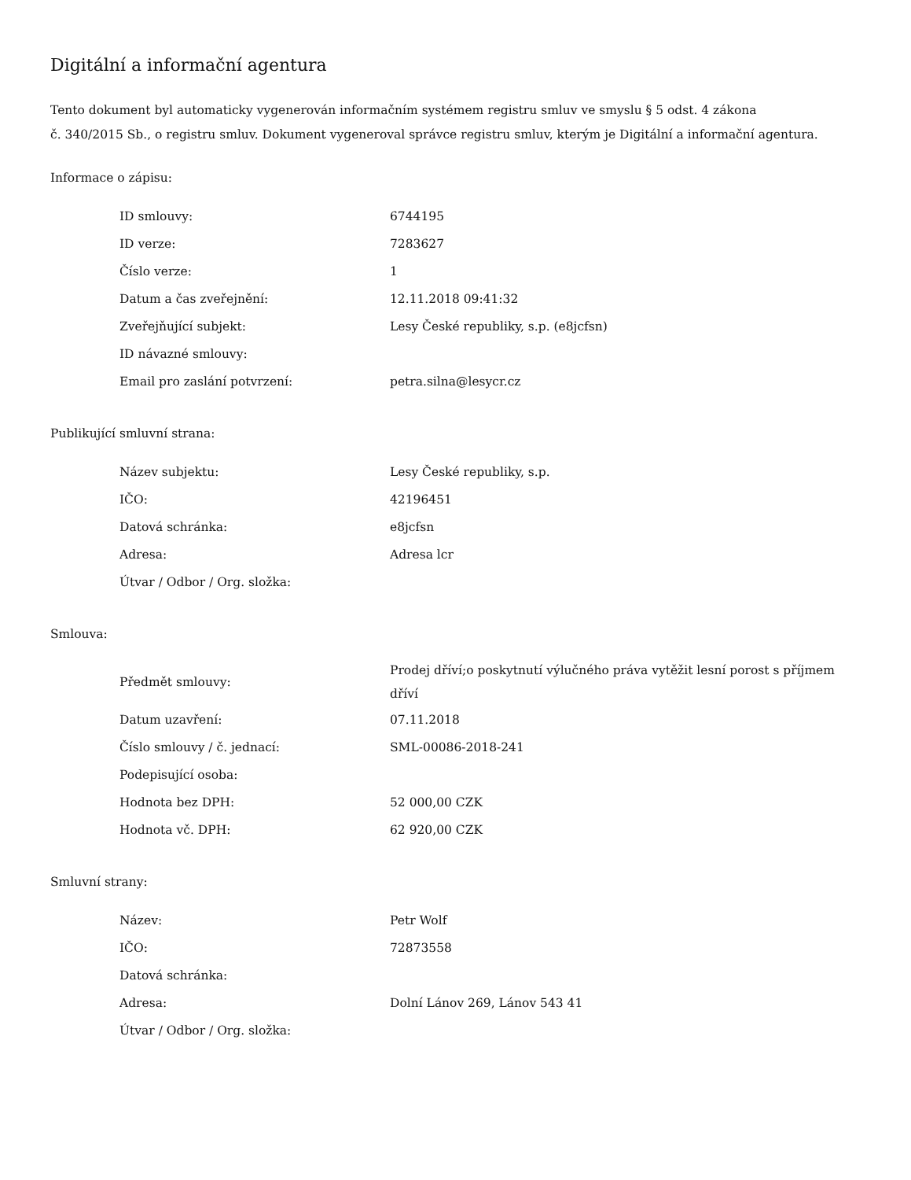Digitální a informační agentura
Tento dokument byl automaticky vygenerován informačním systémem registru smluv ve smyslu § 5 odst. 4 zákona
č. 340/2015 Sb., o registru smluv. Dokument vygeneroval správce registru smluv, kterým je Digitální a informační agentura.
Informace o zápisu:
| ID smlouvy: | 6744195 |
| ID verze: | 7283627 |
| Číslo verze: | 1 |
| Datum a čas zveřejnění: | 12.11.2018 09:41:32 |
| Zveřejňující subjekt: | Lesy České republiky, s.p. (e8jcfsn) |
| ID návazné smlouvy: | |
| Email pro zaslání potvrzení: | petra.silna@lesycr.cz |
Publikující smluvní strana:
| Název subjektu: | Lesy České republiky, s.p. |
| IČO: | 42196451 |
| Datová schránka: | e8jcfsn |
| Adresa: | Adresa lcr |
| Útvar / Odbor / Org. složka: | |
Smlouva:
| Předmět smlouvy: | Prodej dříví;o poskytnutí výlučného práva vytěžit lesní porost s příjmem dříví |
| Datum uzavření: | 07.11.2018 |
| Číslo smlouvy / č. jednací: | SML-00086-2018-241 |
| Podepisující osoba: | |
| Hodnota bez DPH: | 52 000,00 CZK |
| Hodnota vč. DPH: | 62 920,00 CZK |
Smluvní strany:
| Název: | Petr Wolf |
| IČO: | 72873558 |
| Datová schránka: | |
| Adresa: | Dolní Lánov 269, Lánov 543 41 |
| Útvar / Odbor / Org. složka: | |